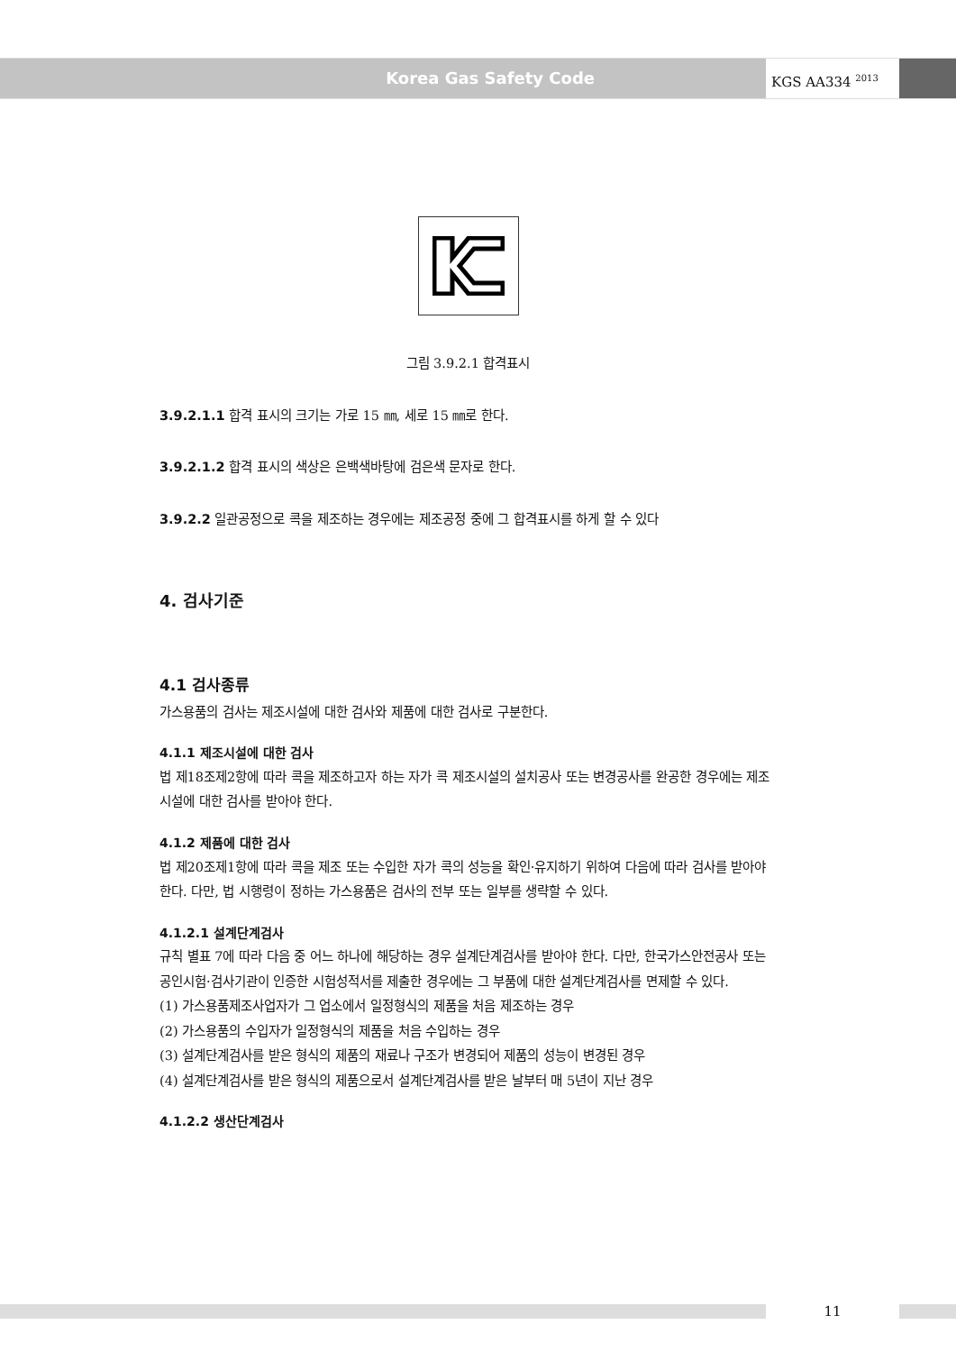Korea Gas Safety Code
KGS AA334 <sup>2013</sup>
그림 3.9.2.1 합격표시
3.9.2.1.1 합격 표시의 크기는 가로 15 ㎜, 세로 15 ㎜로 한다.
3.9.2.1.2 합격 표시의 색상은 은백색바탕에 검은색 문자로 한다.
3.9.2.2 일관공정으로 콕을 제조하는 경우에는 제조공정 중에 그 합격표시를 하게 할 수 있다
4. 검사기준
4.1 검사종류
가스용품의 검사는 제조시설에 대한 검사와 제품에 대한 검사로 구분한다.
4.1.1 제조시설에 대한 검사
법 제18조제2항에 따라 콕을 제조하고자 하는 자가 콕 제조시설의 설치공사 또는 변경공사를 완공한 경우에는 제조시설에 대한 검사를 받아야 한다.
4.1.2 제품에 대한 검사
법 제20조제1항에 따라 콕을 제조 또는 수입한 자가 콕의 성능을 확인·유지하기 위하여 다음에 따라 검사를 받아야 한다. 다만, 법 시행령이 정하는 가스용품은 검사의 전부 또는 일부를 생략할 수 있다.
4.1.2.1 설계단계검사
규칙 별표 7에 따라 다음 중 어느 하나에 해당하는 경우 설계단계검사를 받아야 한다. 다만, 한국가스안전공사 또는 공인시험·검사기관이 인증한 시험성적서를 제출한 경우에는 그 부품에 대한 설계단계검사를 면제할 수 있다.
(1) 가스용품제조사업자가 그 업소에서 일정형식의 제품을 처음 제조하는 경우
(2) 가스용품의 수입자가 일정형식의 제품을 처음 수입하는 경우
(3) 설계단계검사를 받은 형식의 제품의 재료나 구조가 변경되어 제품의 성능이 변경된 경우
(4) 설계단계검사를 받은 형식의 제품으로서 설계단계검사를 받은 날부터 매 5년이 지난 경우
4.1.2.2 생산단계검사
11